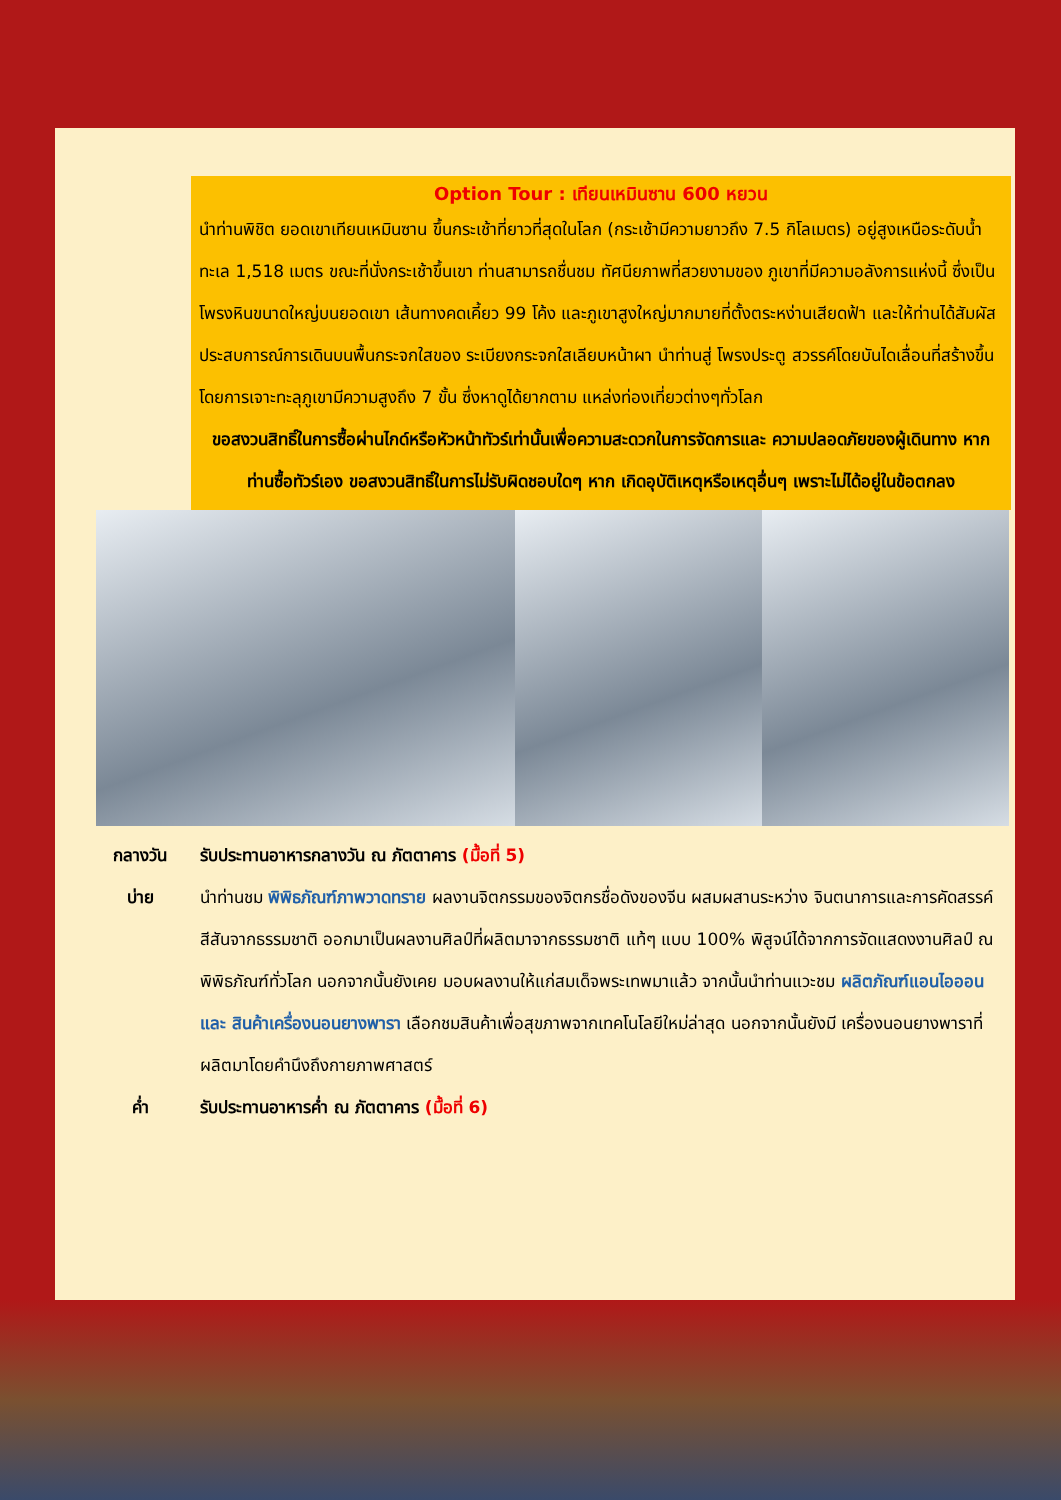Option Tour : เทียนเหมินซาน 600 หยวน
นำท่านพิชิต ยอดเขาเทียนเหมินซาน ขึ้นกระเช้าที่ยาวที่สุดในโลก (กระเช้ามีความยาวถึง 7.5 กิโลเมตร) อยู่สูงเหนือระดับน้ำทะเล 1,518 เมตร ขณะที่นั่งกระเช้าขึ้นเขา ท่านสามารถชื่นชม ทัศนียภาพที่สวยงามของ ภูเขาที่มีความอลังการแห่งนี้ ซึ่งเป็นโพรงหินขนาดใหญ่บนยอดเขา เส้นทางคดเคี้ยว 99 โค้ง และภูเขาสูงใหญ่มากมายที่ตั้งตระหง่านเสียดฟ้า และให้ท่านได้สัมผัส ประสบการณ์การเดินบนพื้นกระจกใสของ ระเบียงกระจกใสเลียบหน้าผา นำท่านสู่ โพรงประตู สวรรค์โดยบันไดเลื่อนที่สร้างขึ้นโดยการเจาะทะลุภูเขามีความสูงถึง 7 ขั้น ซึ่งหาดูได้ยากตาม แหล่งท่องเที่ยวต่างๆทั่วโลก
ขอสงวนสิทธิ์ในการซื้อผ่านไกด์หรือหัวหน้าทัวร์เท่านั้นเพื่อความสะดวกในการจัดการและ ความปลอดภัยของผู้เดินทาง หากท่านซื้อทัวร์เอง ขอสงวนสิทธิ์ในการไม่รับผิดชอบใดๆ หาก เกิดอุบัติเหตุหรือเหตุอื่นๆ เพราะไม่ได้อยู่ในข้อตกลง
กลางวัน รับประทานอาหารกลางวัน ณ ภัตตาคาร (มื้อที่ 5)
บ่าย นำท่านชม พิพิธภัณฑ์ภาพวาดทราย ผลงานจิตกรรมของจิตกรชื่อดังของจีน ผสมผสานระหว่าง จินตนาการและการคัดสรรค์สีสันจากธรรมชาติ ออกมาเป็นผลงานศิลป์ที่ผลิตมาจากธรรมชาติ แท้ๆ แบบ 100% พิสูจน์ได้จากการจัดแสดงงานศิลป์ ณ พิพิธภัณฑ์ทั่วโลก นอกจากนั้นยังเคย มอบผลงานให้แก่สมเด็จพระเทพมาแล้ว จากนั้นนำท่านแวะชม ผลิตภัณฑ์แอนไอออนและ สินค้าเครื่องนอนยางพารา เลือกชมสินค้าเพื่อสุขภาพจากเทคโนโลยีใหม่ล่าสุด นอกจากนั้นยังมี เครื่องนอนยางพาราที่ผลิตมาโดยคำนึงถึงกายภาพศาสตร์
ค่ำ รับประทานอาหารค่ำ ณ ภัตตาคาร (มื้อที่ 6)